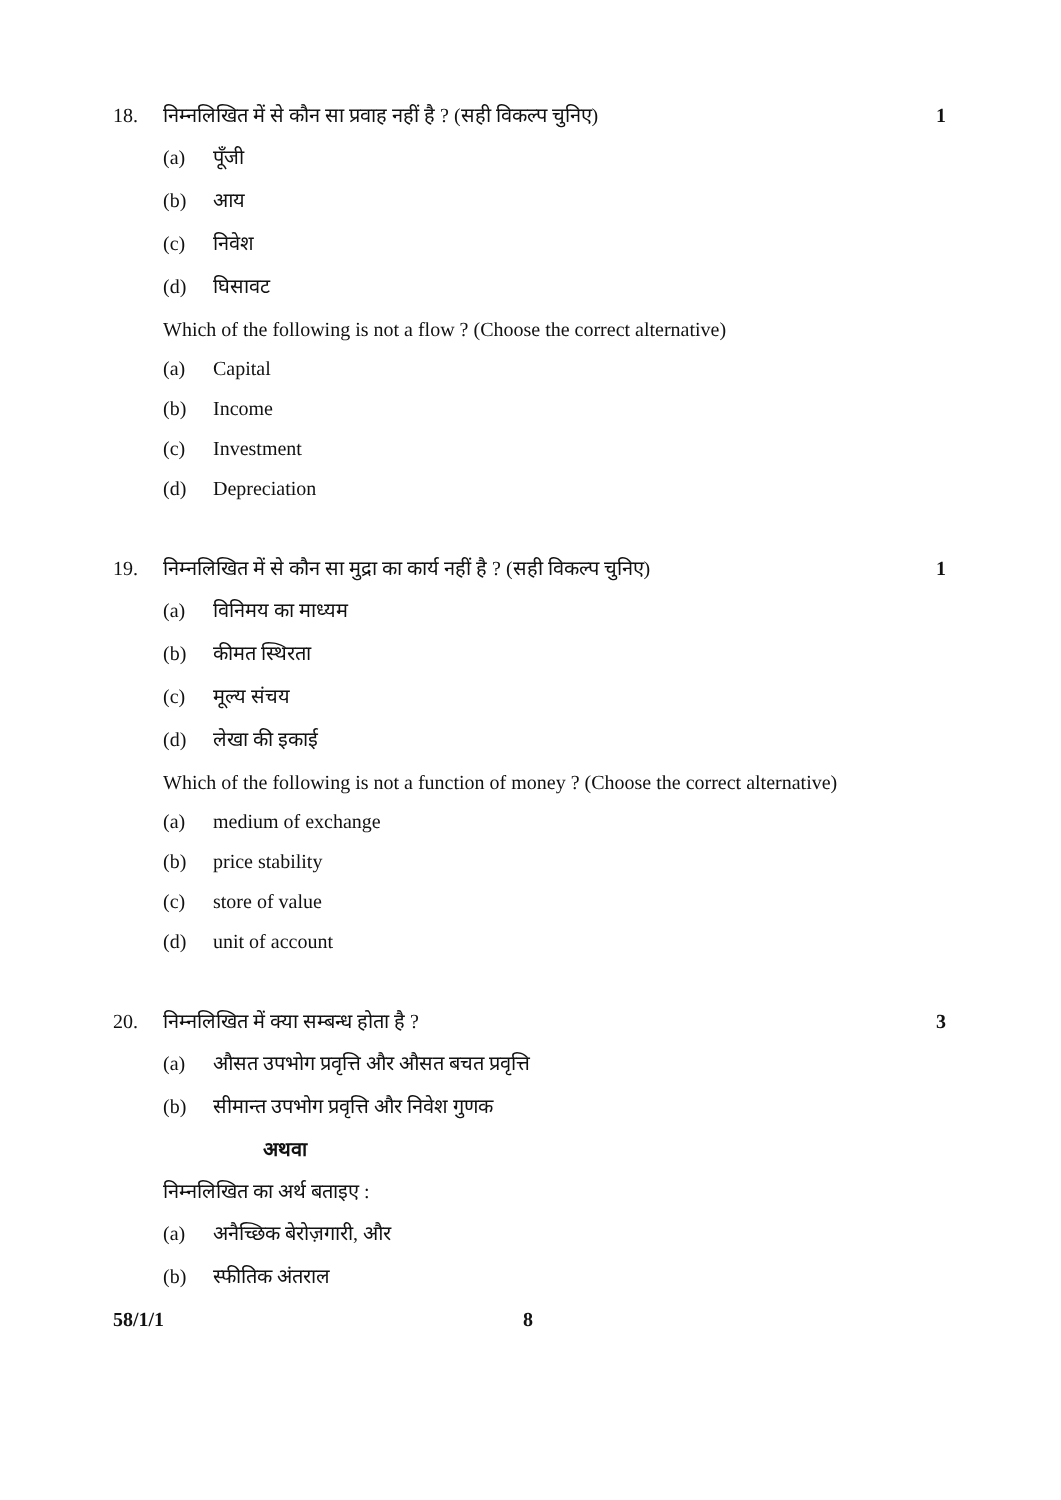18. निम्नलिखित में से कौन सा प्रवाह नहीं है ? (सही विकल्प चुनिए) 1
(a) पूँजी
(b) आय
(c) निवेश
(d) घिसावट
Which of the following is not a flow ? (Choose the correct alternative)
(a) Capital
(b) Income
(c) Investment
(d) Depreciation
19. निम्नलिखित में से कौन सा मुद्रा का कार्य नहीं है ? (सही विकल्प चुनिए) 1
(a) विनिमय का माध्यम
(b) कीमत स्थिरता
(c) मूल्य संचय
(d) लेखा की इकाई
Which of the following is not a function of money ? (Choose the correct alternative)
(a) medium of exchange
(b) price stability
(c) store of value
(d) unit of account
20. निम्नलिखित में क्या सम्बन्ध होता है ? 3
(a) औसत उपभोग प्रवृत्ति और औसत बचत प्रवृत्ति
(b) सीमान्त उपभोग प्रवृत्ति और निवेश गुणक
अथवा
निम्नलिखित का अर्थ बताइए :
(a) अनैच्छिक बेरोज़गारी, और
(b) स्फीतिक अंतराल
58/1/1 8